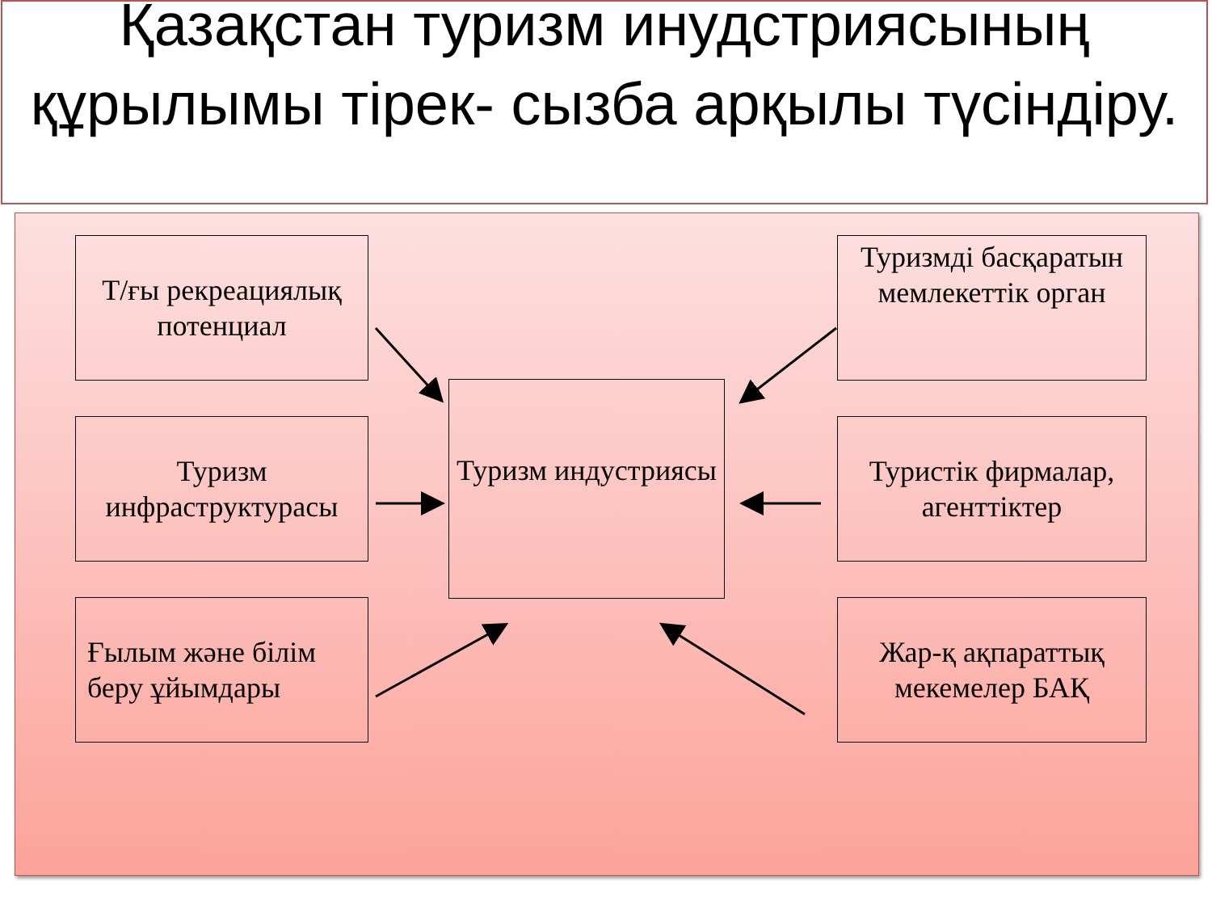Қазақстан туризм инудстриясының құрылымы тірек- сызба арқылы түсіндіру.
Т/ғы рекреациялық потенциал
Туризм инфраструктурасы
Ғылым және білім беру ұйымдары
Туризм индустриясы
Туризмді басқаратын мемлекеттік орган
Туристік фирмалар, агенттіктер
Жар-қ ақпараттық мекемелер БАҚ